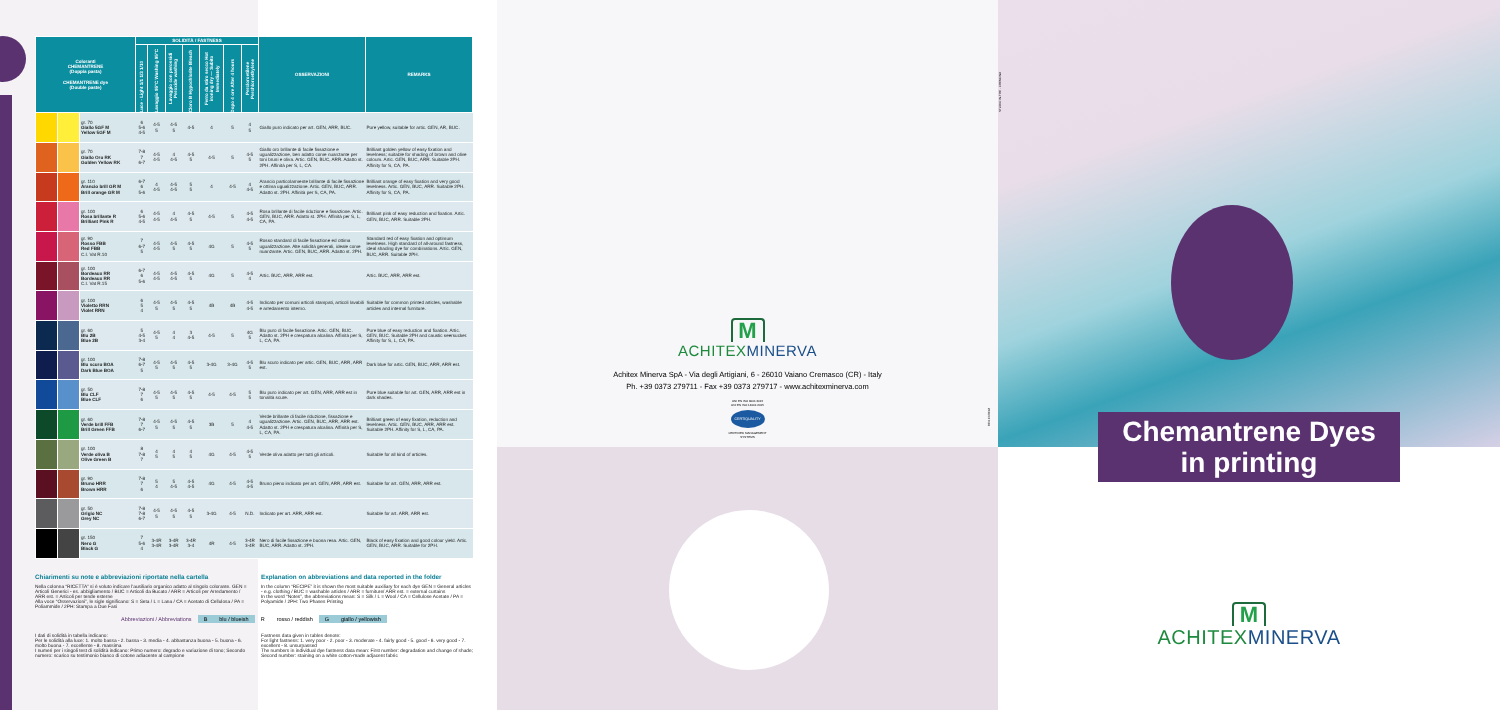| Coloranti CHEMANTRENE (Doppia pasta) CHEMANTRENE dye (Double paste) | | | SOLIDITÀ / FASTNESS | | | | | | | OSSERVAZIONI | REMARKS |
| --- | --- | --- | --- | --- | --- | --- | --- | --- | --- | --- | --- |
| | | | Luce - Light 1/1 1/3 1/10 | Lavaggio 95°C Washing 95°C | Lavaggio con perossidi Peroxide washing | Cloro B Hypochlorite Bleach | Ferro da stiro secco Hot ironing dry — Subito Immediately | Dopo 4 ore After 4 hours | Percloroetilene Perchloroethylene | | |
| | | gr. 70 Giallo 5GF M Yellow 5GF M | 6 5-6 4-5 | 4-5 5 | 4-5 5 | 4-5 | 4 | 5 | 4 5 | Giallo puro indicato per art. GEN, ARR, BUC. | Pure yellow, suitable for artic. GEN, AR, BUC. |
| | | gr. 70 Giallo Oro RK Golden Yellow RK | 7-8 7 6-7 | 4-5 4-5 | 4 4-5 | 4-5 5 | 4-5 | 5 | 4-5 5 | Giallo oro brillante di facile fissazione e ugualizzazione, ben adatto come nuanzante per toni bruni e oliva. Artic. GEN, BUC, ARR. Adatto st. 2PH. Affinità per S, L, CA. | Brilliant golden yellow of easy fixation and levelness; suitable for shading of brown and olive colours. Artic. GEN, BUC, ARR. Suitable 2PH. Affinity for S, CA, PA. |
| | | gr. 110 Arancio brill GR M Brill orange GR M | 6-7 6 5-6 | 4 4-5 | 4-5 4-5 | 5 5 | 4 | 4-5 | 4 4-5 | Arancio particolarmente brillante di facile fissazione e ottima ugualizzazione. Artic. GEN, BUC, ARR. Adatto st. 2PH. Affinità per S, CA, PA. | Brilliant orange of easy fixation and very good levelness. Artic. GEN, BUC, ARR. Suitable 2PH. Affinity for S, CA, PA. |
| | | gr. 100 Rosa brillante R Brilliant Pink R | 6 5-6 4-5 | 4-5 4-5 | 4 4-5 | 4-5 5 | 4-5 | 5 | 4-5 4-5 | Rosa brillante di facile riduzione e fissazione. Artic. GEN, BUC, ARR. Adatto st. 2PH. Affinità per S, L, CA, PA. | Brilliant pink of easy reduction and fixation. Artic. GEN, BUC, ARR. Suitable 2PH. |
| | | gr. 90 Rosso FBB Red FBB C.I. Vat R.10 | 7 6-7 5 | 4-5 4-5 | 4-5 5 | 4-5 5 | 4G | 5 | 4-5 5 | Rosso standard di facile fissazione ed ottima ugualizzazione. Alte solidità generali, ideale come nuanzante. Artic. GEN, BUC, ARR. Adatto st. 2PH. | Standard red of easy fixation and optimum levelness. High standard of all-around fastness, ideal shading dye for combinations. Artic. GEN, BUC, ARR. Suitable 2PH. |
| | | gr. 100 Bordeaux RR Bordeaux RR C.I. Vat R.15 | 6-7 6 5-6 | 4-5 4-5 | 4-5 4-5 | 4-5 5 | 4G | 5 | 4-5 4 | Artic. BUC, ARR, ARR est. | Artic. BUC, ARR, ARR est. |
| | | gr. 100 Violetto RRN Violet RRN | 6 5 4 | 4-5 5 | 4-5 5 | 4-5 5 | 4B | 4B | 4-5 4-5 | Indicato per comuni articoli stampati, articoli lavabili e arredamento interno. | Suitable for common printed articles, washable articles and internal furniture. |
| | | gr. 60 Blu 2B Blue 2B | 5 4-5 3-4 | 4-5 5 | 4 4 | 3 4-5 | 4-5 | 5 | 4G 5 | Blu puro di facile fissazione. Artic. GEN, BUC. Adatto st. 2PH e crespatura alcalina. Affinità per S, L, CA, PA. | Pure blue of easy reduction and fixation. Artic. GEN, BUC. Suitable 2PH and caustic seersucker. Affinity for S, L, CA, PA. |
| | | gr. 100 Blu scuro BOA Dark Blue BOA | 7-8 6-7 5 | 4-5 5 | 4-5 5 | 4-5 5 | 3-4G | 3-4G | 4-5 5 | Blu scuro indicato per artic. GEN, BUC, ARR, ARR est. | Dark blue for artic. GEN, BUC, ARR, ARR est. |
| | | gr. 50 Blu CLF Blue CLF | 7-8 7 6 | 4-5 5 | 4-5 5 | 4-5 5 | 4-5 | 4-5 | 5 5 | Blu puro indicato per art. GEN, ARR, ARR est in tonalità scure. | Pure blue suitable for art. GEN, ARR, ARR est in dark shades. |
| | | gr. 60 Verde brill FFB Brill Green FFB | 7-8 7 6-7 | 4-5 5 | 4-5 5 | 4-5 5 | 3B | 5 | 4 4-5 | Verde brillante di facile riduzione, fissazione e ugualizzazione. Artic. GEN, BUC, ARR, ARR est. Adatto st. 2PH e crespatura alcalina. Affinità per S, L, CA, PA. | Brilliant green of easy fixation, reduction and levelness. Artic. GEN, BUC, ARR, ARR est. Suitable 2PH. Affinity for S, L, CA, PA. |
| | | gr. 100 Verde oliva B Olive Green B | 8 7-8 7 | 4 5 | 4 5 | 4 5 | 4G | 4-5 | 4-5 5 | Verde oliva adatto per tutti gli articoli. | Suitable for all kind of articles. |
| | | gr. 90 Bruno HRR Brown HRR | 7-8 7 6 | 5 4 | 5 4-5 | 4-5 4-5 | 4G | 4-5 | 4-5 4-5 | Bruno pieno indicato per art. GEN, ARR, ARR est. | Suitable for art. GEN, ARR, ARR est. |
| | | gr. 50 Grigio NC Grey NC | 7-8 7-8 6-7 | 4-5 5 | 4-5 5 | 4-5 5 | 3-4G | 4-5 | N.D. | Indicato per art. ARR, ARR est. | Suitable for art. ARR, ARR est. |
| | | gr. 150 Nero G Black G | 7 5-6 4 | 3-4R 3-4R | 3-4R 3-4R | 3-4R 3-4 | 4R | 4-5 | 3-4R 3-4R | Nero di facile fissazione e buona resa. Artic. GEN, BUC, ARR. Adatto st. 2PH. | Black of easy fixation and good colour yield. Artic. GEN, BUC, ARR. Suitable for 2PH. |
Chiarimenti su note e abbreviazioni riportate nella cartella
Nella colonna “RICETTA” si è voluto indicare l’ausiliario organico adatto al singolo colorante. GEN = Articoli Generici - es. abbigliamento / BUC = Articoli da Bucato / ARR = Articoli per Arredamento / ARR est. = Articoli per tende esterne
Alla voce “Osservazioni”, le sigle significano: S = Seta / L = Lana / CA = Acetato di Cellulosa / PA = Poliammide / 2PH: Stampa a Due Fasi
Explanation on abbreviations and data reported in the folder
In the column “RECIPE” it is shown the most suitable auxiliary for each dye GEN = General articles - e.g. clothing / BUC = washable articles / ARR = furniture/ ARR est. = external curtains
In the word “Notes”, the abbreviations mean: S = Silk / L = Wool / CA = Cellulose Acetate / PA = Polyamide / 2PH: Two Phases Printing
Abbreviazioni / Abbreviations B blu / blueish R rosso / reddish G giallo / yellowish
I dati di solidità in tabella indicano:
Per le solidità alla luce: 1. molto bassa - 2. bassa - 3. media - 4. abbastanza buona - 5. buona - 6. molto buona - 7. eccellente - 8. massima
I numeri per i singoli test di solidità indicano: Primo numero: degrado e variazione di tono; Secondo numero: scarico su testimonio bianco di cotone adiacente al campione
Fastness data given in tables denote:
For light fastness: 1. very poor - 2. poor - 3. moderate - 4. fairly good - 5. good - 6. very good - 7. excellent - 8. unsurpassed
The numbers in individual dye fastness data mean: First number: degradation and change of shade; Second number: staining on a white cotton-made adjacent fabric
M
ACHITEXMINERVA
Achitex Minerva SpA - Via degli Artigiani, 6 - 26010 Vaiano Cremasco (CR) - Italy
Ph. +39 0373 279711 - Fax +39 0373 279717 - www.achitexminerva.com
UNI EN ISO 9001:2015
UNI EN ISO 14001:2015
CERTIQUALITY
CERTIFIED MANAGEMENT
SYSTEMS
STUDIO IN-TRE - CREMONA
REV. 09/2018
Chemantrene Dyes
in printing
M
ACHITEXMINERVA